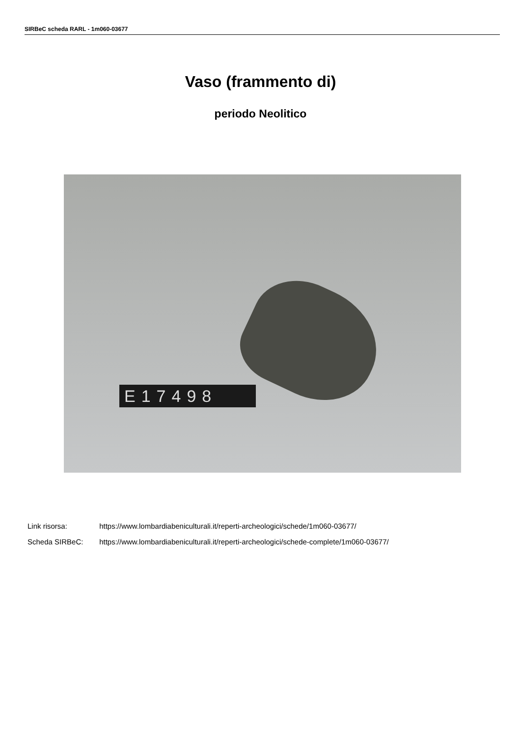SIRBeC scheda RARL - 1m060-03677
Vaso (frammento di)
periodo Neolitico
E17498
Link risorsa: https://www.lombardiabeniculturali.it/reperti-archeologici/schede/1m060-03677/
Scheda SIRBeC: https://www.lombardiabeniculturali.it/reperti-archeologici/schede-complete/1m060-03677/